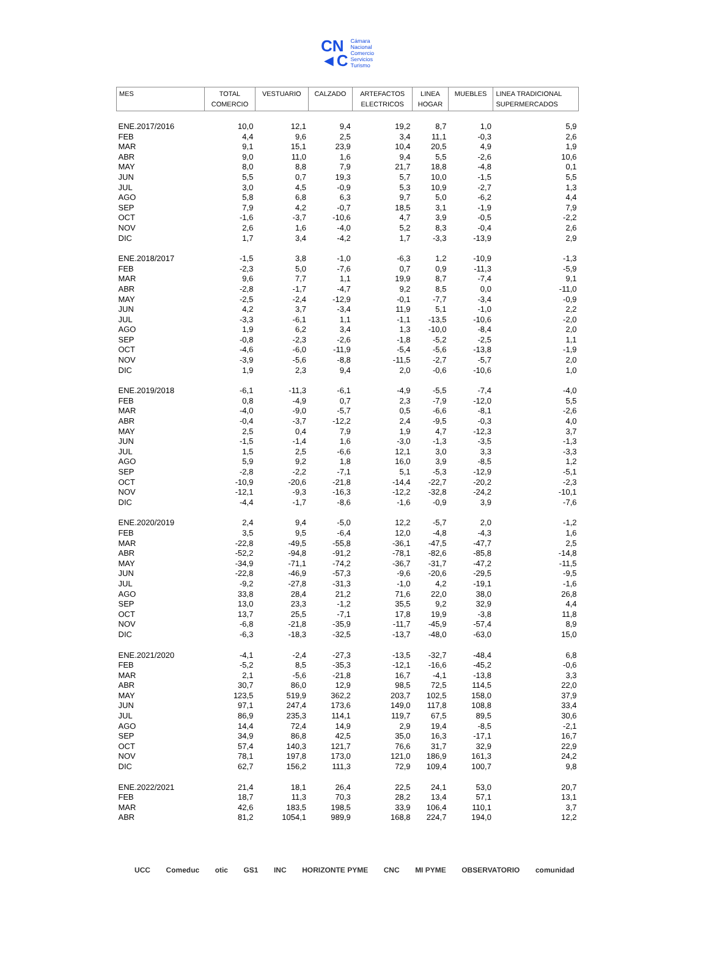CN
◄C
Cámara
Nacional
Comercio
Servicios
Turismo
| MES | TOTAL COMERCIO | VESTUARIO | CALZADO | ARTEFACTOS ELECTRICOS | LINEA HOGAR | MUEBLES | LINEA TRADICIONAL SUPERMERCADOS |
| --- | --- | --- | --- | --- | --- | --- | --- |
| ENE.2017/2016 | 10,0 | 12,1 | 9,4 | 19,2 | 8,7 | 1,0 | 5,9 |
| FEB | 4,4 | 9,6 | 2,5 | 3,4 | 11,1 | -0,3 | 2,6 |
| MAR | 9,1 | 15,1 | 23,9 | 10,4 | 20,5 | 4,9 | 1,9 |
| ABR | 9,0 | 11,0 | 1,6 | 9,4 | 5,5 | -2,6 | 10,6 |
| MAY | 8,0 | 8,8 | 7,9 | 21,7 | 18,8 | -4,8 | 0,1 |
| JUN | 5,5 | 0,7 | 19,3 | 5,7 | 10,0 | -1,5 | 5,5 |
| JUL | 3,0 | 4,5 | -0,9 | 5,3 | 10,9 | -2,7 | 1,3 |
| AGO | 5,8 | 6,8 | 6,3 | 9,7 | 5,0 | -6,2 | 4,4 |
| SEP | 7,9 | 4,2 | -0,7 | 18,5 | 3,1 | -1,9 | 7,9 |
| OCT | -1,6 | -3,7 | -10,6 | 4,7 | 3,9 | -0,5 | -2,2 |
| NOV | 2,6 | 1,6 | -4,0 | 5,2 | 8,3 | -0,4 | 2,6 |
| DIC | 1,7 | 3,4 | -4,2 | 1,7 | -3,3 | -13,9 | 2,9 |
| ENE.2018/2017 | -1,5 | 3,8 | -1,0 | -6,3 | 1,2 | -10,9 | -1,3 |
| FEB | -2,3 | 5,0 | -7,6 | 0,7 | 0,9 | -11,3 | -5,9 |
| MAR | 9,6 | 7,7 | 1,1 | 19,9 | 8,7 | -7,4 | 9,1 |
| ABR | -2,8 | -1,7 | -4,7 | 9,2 | 8,5 | 0,0 | -11,0 |
| MAY | -2,5 | -2,4 | -12,9 | -0,1 | -7,7 | -3,4 | -0,9 |
| JUN | 4,2 | 3,7 | -3,4 | 11,9 | 5,1 | -1,0 | 2,2 |
| JUL | -3,3 | -6,1 | 1,1 | -1,1 | -13,5 | -10,6 | -2,0 |
| AGO | 1,9 | 6,2 | 3,4 | 1,3 | -10,0 | -8,4 | 2,0 |
| SEP | -0,8 | -2,3 | -2,6 | -1,8 | -5,2 | -2,5 | 1,1 |
| OCT | -4,6 | -6,0 | -11,9 | -5,4 | -5,6 | -13,8 | -1,9 |
| NOV | -3,9 | -5,6 | -8,8 | -11,5 | -2,7 | -5,7 | 2,0 |
| DIC | 1,9 | 2,3 | 9,4 | 2,0 | -0,6 | -10,6 | 1,0 |
| ENE.2019/2018 | -6,1 | -11,3 | -6,1 | -4,9 | -5,5 | -7,4 | -4,0 |
| FEB | 0,8 | -4,9 | 0,7 | 2,3 | -7,9 | -12,0 | 5,5 |
| MAR | -4,0 | -9,0 | -5,7 | 0,5 | -6,6 | -8,1 | -2,6 |
| ABR | -0,4 | -3,7 | -12,2 | 2,4 | -9,5 | -0,3 | 4,0 |
| MAY | 2,5 | 0,4 | 7,9 | 1,9 | 4,7 | -12,3 | 3,7 |
| JUN | -1,5 | -1,4 | 1,6 | -3,0 | -1,3 | -3,5 | -1,3 |
| JUL | 1,5 | 2,5 | -6,6 | 12,1 | 3,0 | 3,3 | -3,3 |
| AGO | 5,9 | 9,2 | 1,8 | 16,0 | 3,9 | -8,5 | 1,2 |
| SEP | -2,8 | -2,2 | -7,1 | 5,1 | -5,3 | -12,9 | -5,1 |
| OCT | -10,9 | -20,6 | -21,8 | -14,4 | -22,7 | -20,2 | -2,3 |
| NOV | -12,1 | -9,3 | -16,3 | -12,2 | -32,8 | -24,2 | -10,1 |
| DIC | -4,4 | -1,7 | -8,6 | -1,6 | -0,9 | 3,9 | -7,6 |
| ENE.2020/2019 | 2,4 | 9,4 | -5,0 | 12,2 | -5,7 | 2,0 | -1,2 |
| FEB | 3,5 | 9,5 | -6,4 | 12,0 | -4,8 | -4,3 | 1,6 |
| MAR | -22,8 | -49,5 | -55,8 | -36,1 | -47,5 | -47,7 | 2,5 |
| ABR | -52,2 | -94,8 | -91,2 | -78,1 | -82,6 | -85,8 | -14,8 |
| MAY | -34,9 | -71,1 | -74,2 | -36,7 | -31,7 | -47,2 | -11,5 |
| JUN | -22,8 | -46,9 | -57,3 | -9,6 | -20,6 | -29,5 | -9,5 |
| JUL | -9,2 | -27,8 | -31,3 | -1,0 | 4,2 | -19,1 | -1,6 |
| AGO | 33,8 | 28,4 | 21,2 | 71,6 | 22,0 | 38,0 | 26,8 |
| SEP | 13,0 | 23,3 | -1,2 | 35,5 | 9,2 | 32,9 | 4,4 |
| OCT | 13,7 | 25,5 | -7,1 | 17,8 | 19,9 | -3,8 | 11,8 |
| NOV | -6,8 | -21,8 | -35,9 | -11,7 | -45,9 | -57,4 | 8,9 |
| DIC | -6,3 | -18,3 | -32,5 | -13,7 | -48,0 | -63,0 | 15,0 |
| ENE.2021/2020 | -4,1 | -2,4 | -27,3 | -13,5 | -32,7 | -48,4 | 6,8 |
| FEB | -5,2 | 8,5 | -35,3 | -12,1 | -16,6 | -45,2 | -0,6 |
| MAR | 2,1 | -5,6 | -21,8 | 16,7 | -4,1 | -13,8 | 3,3 |
| ABR | 30,7 | 86,0 | 12,9 | 98,5 | 72,5 | 114,5 | 22,0 |
| MAY | 123,5 | 519,9 | 362,2 | 203,7 | 102,5 | 158,0 | 37,9 |
| JUN | 97,1 | 247,4 | 173,6 | 149,0 | 117,8 | 108,8 | 33,4 |
| JUL | 86,9 | 235,3 | 114,1 | 119,7 | 67,5 | 89,5 | 30,6 |
| AGO | 14,4 | 72,4 | 14,9 | 2,9 | 19,4 | -8,5 | -2,1 |
| SEP | 34,9 | 86,8 | 42,5 | 35,0 | 16,3 | -17,1 | 16,7 |
| OCT | 57,4 | 140,3 | 121,7 | 76,6 | 31,7 | 32,9 | 22,9 |
| NOV | 78,1 | 197,8 | 173,0 | 121,0 | 186,9 | 161,3 | 24,2 |
| DIC | 62,7 | 156,2 | 111,3 | 72,9 | 109,4 | 100,7 | 9,8 |
| ENE.2022/2021 | 21,4 | 18,1 | 26,4 | 22,5 | 24,1 | 53,0 | 20,7 |
| FEB | 18,7 | 11,3 | 70,3 | 28,2 | 13,4 | 57,1 | 13,1 |
| MAR | 42,6 | 183,5 | 198,5 | 33,9 | 106,4 | 110,1 | 3,7 |
| ABR | 81,2 | 1054,1 | 989,9 | 168,8 | 224,7 | 194,0 | 12,2 |
UCC Comeduc otic GS1 INC HORIZONTE PYME CNC MI PYME OBSERVATORIO comunidad